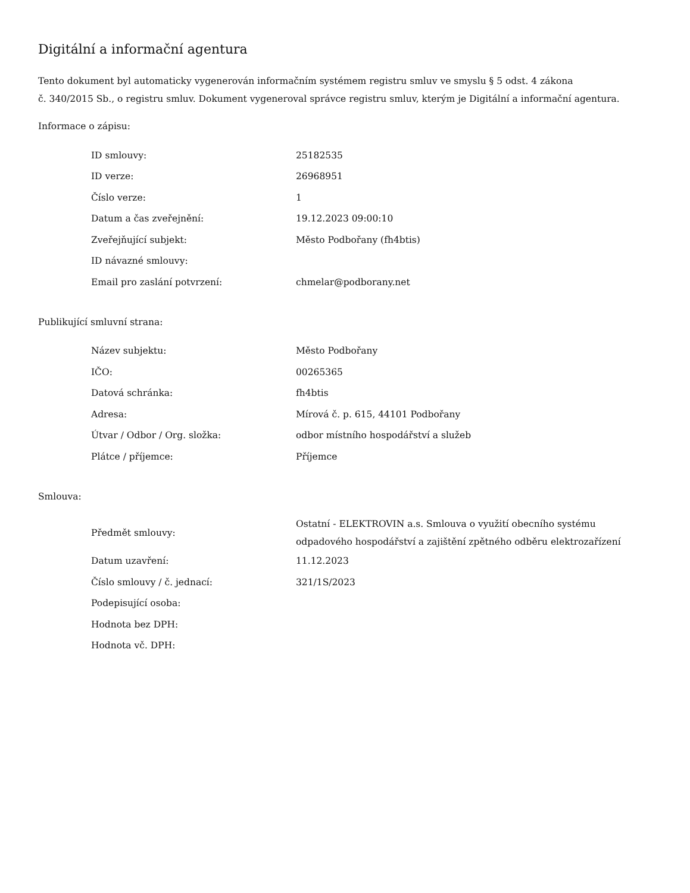Digitální a informační agentura
Tento dokument byl automaticky vygenerován informačním systémem registru smluv ve smyslu § 5 odst. 4 zákona
č. 340/2015 Sb., o registru smluv. Dokument vygeneroval správce registru smluv, kterým je Digitální a informační agentura.
Informace o zápisu:
| ID smlouvy: | 25182535 |
| ID verze: | 26968951 |
| Číslo verze: | 1 |
| Datum a čas zveřejnění: | 19.12.2023 09:00:10 |
| Zveřejňující subjekt: | Město Podbořany (fh4btis) |
| ID návazné smlouvy: | |
| Email pro zaslání potvrzení: | chmelar@podborany.net |
Publikující smluvní strana:
| Název subjektu: | Město Podbořany |
| IČO: | 00265365 |
| Datová schránka: | fh4btis |
| Adresa: | Mírová č. p. 615, 44101 Podbořany |
| Útvar / Odbor / Org. složka: | odbor místního hospodářství a služeb |
| Plátce / příjemce: | Příjemce |
Smlouva:
| Předmět smlouvy: | Ostatní - ELEKTROVIN a.s. Smlouva o využití obecního systému odpadového hospodářství a zajištění zpětného odběru elektrozařízení |
| Datum uzavření: | 11.12.2023 |
| Číslo smlouvy / č. jednací: | 321/1S/2023 |
| Podepisující osoba: | |
| Hodnota bez DPH: | |
| Hodnota vč. DPH: | |